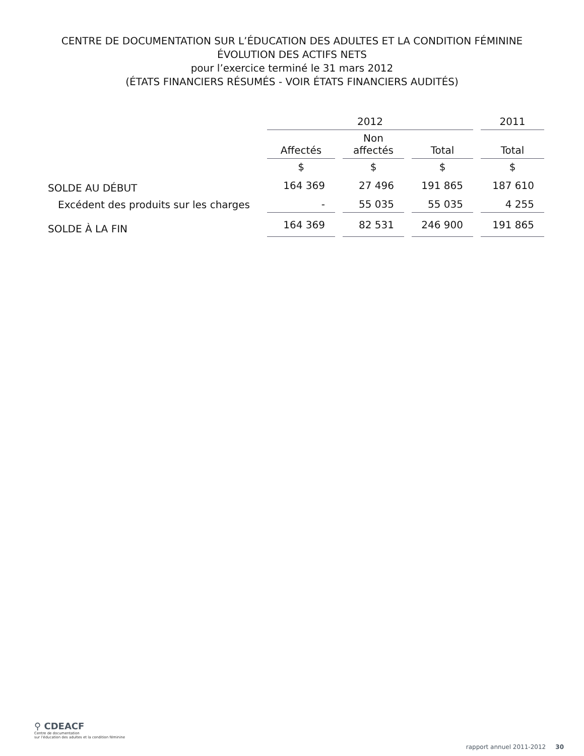CENTRE DE DOCUMENTATION SUR L’ÉDUCATION DES ADULTES ET LA CONDITION FÉMININE
ÉVOLUTION DES ACTIFS NETS
pour l’exercice terminé le 31 mars 2012
(ÉTATS FINANCIERS RÉSUMÉS - VOIR ÉTATS FINANCIERS AUDITÉS)
| | 2012 | | | 2011 |
| --- | --- | --- | --- | --- |
| | Affectés | Non affectés | Total | Total |
| | $ | $ | $ | $ |
| SOLDE AU DÉBUT | 164 369 | 27 496 | 191 865 | 187 610 |
| Excédent des produits sur les charges | - | 55 035 | 55 035 | 4 255 |
| SOLDE À LA FIN | 164 369 | 82 531 | 246 900 | 191 865 |
⚲ CDEACF
Centre de documentation
sur l’éducation des adultes et la condition féminine
rapport annuel 2011-2012 30